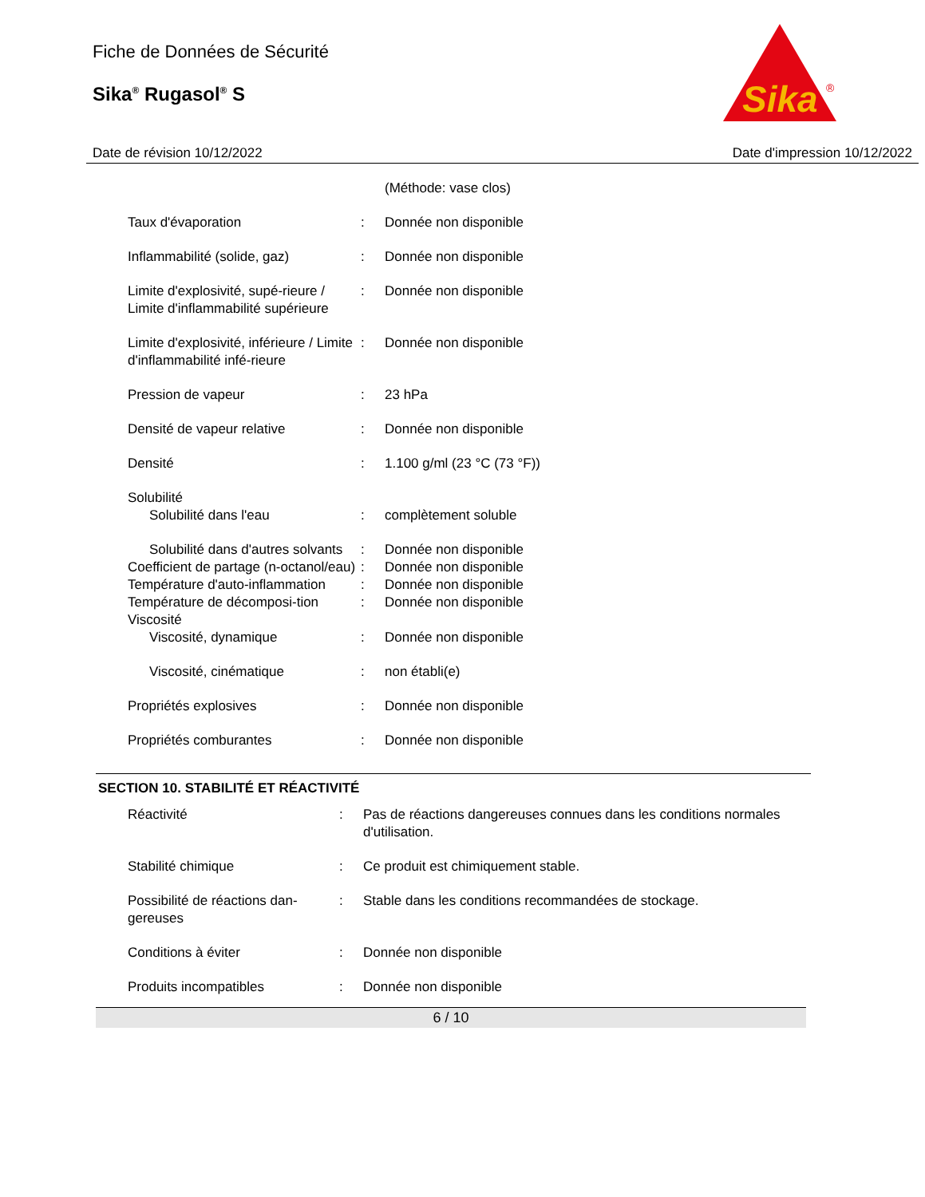Fiche de Données de Sécurité
Sika<sup>®</sup> Rugasol<sup>®</sup> S
Sika
®
Date de révision 10/12/2022 Date d'impression 10/12/2022
| | | (Méthode: vase clos) |
| Taux d'évaporation | : | Donnée non disponible |
| Inflammabilité (solide, gaz) | : | Donnée non disponible |
| Limite d'explosivité, supé-rieure / Limite d'inflammabilité supérieure | : | Donnée non disponible |
| Limite d'explosivité, inférieure / Limite d'inflammabilité infé-rieure | : | Donnée non disponible |
| Pression de vapeur | : | 23 hPa |
| Densité de vapeur relative | : | Donnée non disponible |
| Densité | : | 1.100 g/ml (23 °C (73 °F)) |
| Solubilité | | |
| Solubilité dans l'eau | : | complètement soluble |
| Solubilité dans d'autres solvants | : | Donnée non disponible |
| Coefficient de partage (n-octanol/eau) | : | Donnée non disponible |
| Température d'auto-inflammation | : | Donnée non disponible |
| Température de décomposi-tion | : | Donnée non disponible |
| Viscosité | | |
| Viscosité, dynamique | : | Donnée non disponible |
| Viscosité, cinématique | : | non établi(e) |
| Propriétés explosives | : | Donnée non disponible |
| Propriétés comburantes | : | Donnée non disponible |
SECTION 10. STABILITÉ ET RÉACTIVITÉ
| Réactivité | : | Pas de réactions dangereuses connues dans les conditions normales d'utilisation. |
| Stabilité chimique | : | Ce produit est chimiquement stable. |
| Possibilité de réactions dan-gereuses | : | Stable dans les conditions recommandées de stockage. |
| Conditions à éviter | : | Donnée non disponible |
| Produits incompatibles | : | Donnée non disponible |
6 / 10